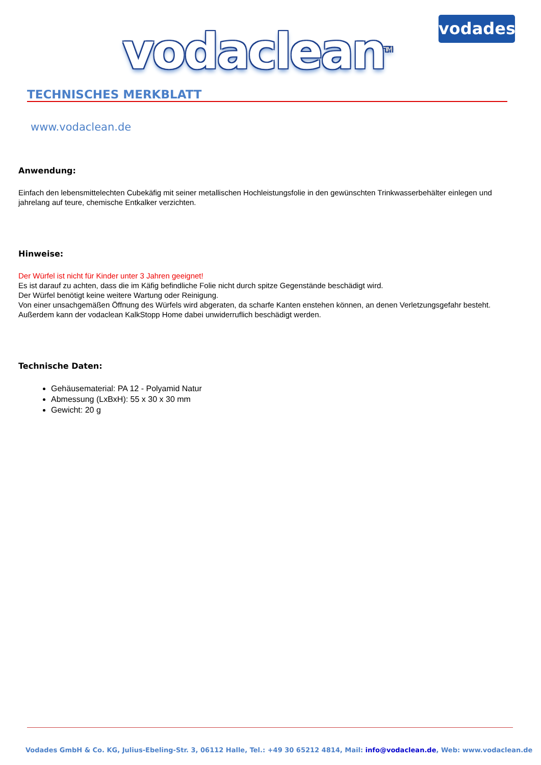vodaclean<sup>TM</sup> vodades
TECHNISCHES MERKBLATT
www.vodaclean.de
Anwendung:
Einfach den lebensmittelechten Cubekäfig mit seiner metallischen Hochleistungsfolie in den gewünschten Trinkwasserbehälter einlegen und jahrelang auf teure, chemische Entkalker verzichten.
Hinweise:
Der Würfel ist nicht für Kinder unter 3 Jahren geeignet!
Es ist darauf zu achten, dass die im Käfig befindliche Folie nicht durch spitze Gegenstände beschädigt wird.
Der Würfel benötigt keine weitere Wartung oder Reinigung.
Von einer unsachgemäßen Öffnung des Würfels wird abgeraten, da scharfe Kanten enstehen können, an denen Verletzungsgefahr besteht. Außerdem kann der vodaclean KalkStopp Home dabei unwiderruflich beschädigt werden.
Technische Daten:
Gehäusematerial: PA 12 - Polyamid Natur
Abmessung (LxBxH): 55 x 30 x 30 mm
Gewicht: 20 g
Vodades GmbH & Co. KG, Julius-Ebeling-Str. 3, 06112 Halle, Tel.: +49 30 65212 4814, Mail: info@vodaclean.de, Web: www.vodaclean.de